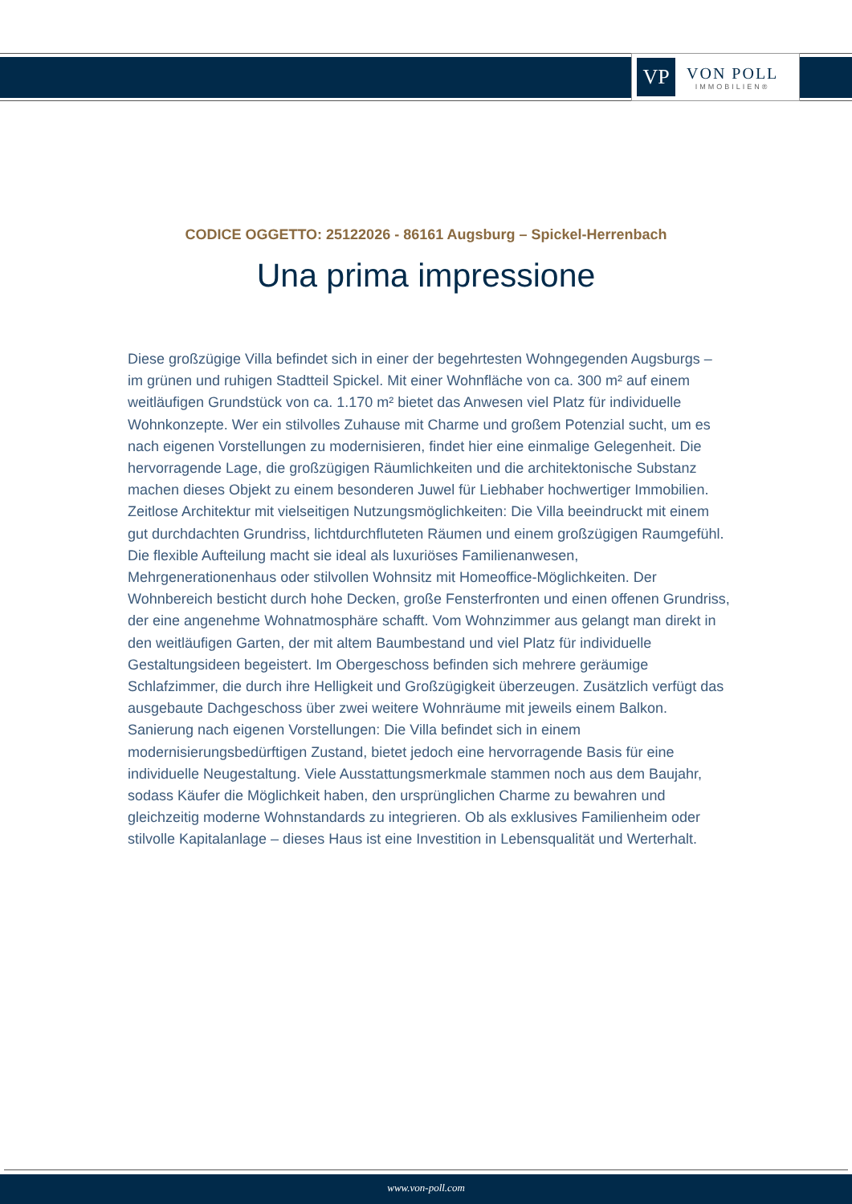VP
VON POLL
IMMOBILIEN®
CODICE OGGETTO: 25122026 - 86161 Augsburg – Spickel-Herrenbach
Una prima impressione
Diese großzügige Villa befindet sich in einer der begehrtesten Wohngegenden Augsburgs – im grünen und ruhigen Stadtteil Spickel. Mit einer Wohnfläche von ca. 300 m² auf einem weitläufigen Grundstück von ca. 1.170 m² bietet das Anwesen viel Platz für individuelle Wohnkonzepte. Wer ein stilvolles Zuhause mit Charme und großem Potenzial sucht, um es nach eigenen Vorstellungen zu modernisieren, findet hier eine einmalige Gelegenheit. Die hervorragende Lage, die großzügigen Räumlichkeiten und die architektonische Substanz machen dieses Objekt zu einem besonderen Juwel für Liebhaber hochwertiger Immobilien. Zeitlose Architektur mit vielseitigen Nutzungsmöglichkeiten: Die Villa beeindruckt mit einem gut durchdachten Grundriss, lichtdurchfluteten Räumen und einem großzügigen Raumgefühl. Die flexible Aufteilung macht sie ideal als luxuriöses Familienanwesen, Mehrgenerationenhaus oder stilvollen Wohnsitz mit Homeoffice-Möglichkeiten. Der Wohnbereich besticht durch hohe Decken, große Fensterfronten und einen offenen Grundriss, der eine angenehme Wohnatmosphäre schafft. Vom Wohnzimmer aus gelangt man direkt in den weitläufigen Garten, der mit altem Baumbestand und viel Platz für individuelle Gestaltungsideen begeistert. Im Obergeschoss befinden sich mehrere geräumige Schlafzimmer, die durch ihre Helligkeit und Großzügigkeit überzeugen. Zusätzlich verfügt das ausgebaute Dachgeschoss über zwei weitere Wohnräume mit jeweils einem Balkon. Sanierung nach eigenen Vorstellungen: Die Villa befindet sich in einem modernisierungsbedürftigen Zustand, bietet jedoch eine hervorragende Basis für eine individuelle Neugestaltung. Viele Ausstattungsmerkmale stammen noch aus dem Baujahr, sodass Käufer die Möglichkeit haben, den ursprünglichen Charme zu bewahren und gleichzeitig moderne Wohnstandards zu integrieren. Ob als exklusives Familienheim oder stilvolle Kapitalanlage – dieses Haus ist eine Investition in Lebensqualität und Werterhalt.
www.von-poll.com